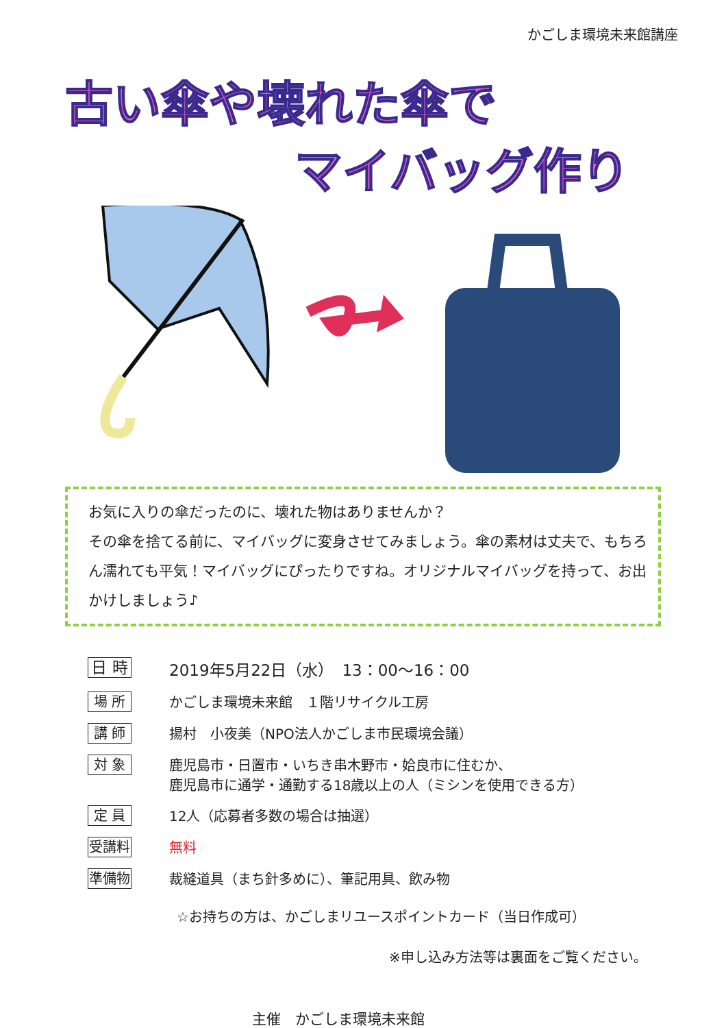かごしま環境未来館講座
古い傘や壊れた傘で
マイバッグ作り
お気に入りの傘だったのに、壊れた物はありませんか？
その傘を捨てる前に、マイバッグに変身させてみましょう。傘の素材は丈夫で、もちろん濡れても平気！マイバッグにぴったりですね。オリジナルマイバッグを持って、お出かけしましょう♪
日 時 2019年5月22日（水）　13：00～16：00
場 所 かごしま環境未来館　１階リサイクル工房
講 師 揚村　小夜美（NPO法人かごしま市民環境会議）
対 象 鹿児島市・日置市・いちき串木野市・姶良市に住むか、
鹿児島市に通学・通勤する18歳以上の人（ミシンを使用できる方）
定 員 12人（応募者多数の場合は抽選）
受講料 無料
準備物 裁縫道具（まち針多めに）、筆記用具、飲み物
☆お持ちの方は、かごしまリユースポイントカード（当日作成可）
※申し込み方法等は裏面をご覧ください。
主催　かごしま環境未来館